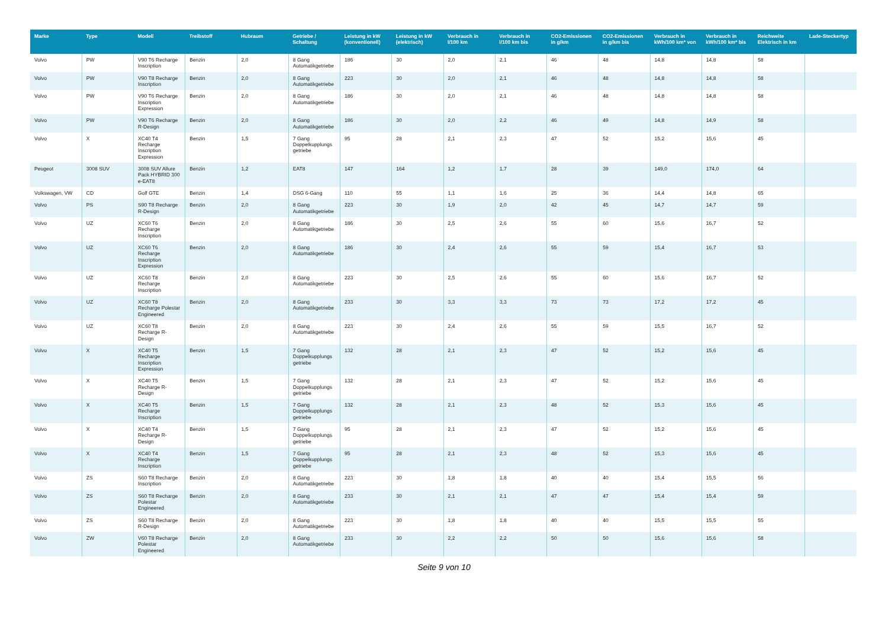| Marke | Type | Modell | Treibstoff | Hubraum | Getriebe / Schaltung | Leistung in kW (konventionell) | Leistung in kW (elektrisch) | Verbrauch in l/100 km | Verbrauch in l/100 km bis | CO2-Emissionen in g/km | CO2-Emissionen in g/km bis | Verbrauch in kWh/100 km* von | Verbrauch in kWh/100 km* bis | Reichweite Elektrisch in km | Lade-Steckertyp |
| --- | --- | --- | --- | --- | --- | --- | --- | --- | --- | --- | --- | --- | --- | --- | --- |
| Volvo | PW | V90 T6 Recharge Inscription | Benzin | 2,0 | 8 Gang Automatikgetriebe | 186 | 30 | 2,0 | 2,1 | 46 | 48 | 14,8 | 14,8 | 58 | |
| Volvo | PW | V90 T8 Recharge Inscription | Benzin | 2,0 | 8 Gang Automatikgetriebe | 223 | 30 | 2,0 | 2,1 | 46 | 48 | 14,8 | 14,8 | 58 | |
| Volvo | PW | V90 T6 Recharge Inscription Expression | Benzin | 2,0 | 8 Gang Automatikgetriebe | 186 | 30 | 2,0 | 2,1 | 46 | 48 | 14,8 | 14,8 | 58 | |
| Volvo | PW | V90 T6 Recharge R-Design | Benzin | 2,0 | 8 Gang Automatikgetriebe | 186 | 30 | 2,0 | 2,2 | 46 | 49 | 14,8 | 14,9 | 58 | |
| Volvo | X | XC40 T4 Recharge Inscription Expression | Benzin | 1,5 | 7 Gang Doppelkupplungs getriebe | 95 | 28 | 2,1 | 2,3 | 47 | 52 | 15,2 | 15,6 | 45 | |
| Peugeot | 3008 SUV | 3008 SUV Allure Pack HYBRID 300 e-EAT8 | Benzin | 1,2 | EAT8 | 147 | 164 | 1,2 | 1,7 | 28 | 39 | 149,0 | 174,0 | 64 | |
| Volkswagen, VW | CD | Golf GTE | Benzin | 1,4 | DSG 6-Gang | 110 | 55 | 1,1 | 1,6 | 25 | 36 | 14,4 | 14,8 | 65 | |
| Volvo | PS | S90 T8 Recharge R-Design | Benzin | 2,0 | 8 Gang Automatikgetriebe | 223 | 30 | 1,9 | 2,0 | 42 | 45 | 14,7 | 14,7 | 59 | |
| Volvo | UZ | XC60 T6 Recharge Inscription | Benzin | 2,0 | 8 Gang Automatikgetriebe | 186 | 30 | 2,5 | 2,6 | 55 | 60 | 15,6 | 16,7 | 52 | |
| Volvo | UZ | XC60 T6 Recharge Inscription Expression | Benzin | 2,0 | 8 Gang Automatikgetriebe | 186 | 30 | 2,4 | 2,6 | 55 | 59 | 15,4 | 16,7 | 53 | |
| Volvo | UZ | XC60 T8 Recharge Inscription | Benzin | 2,0 | 8 Gang Automatikgetriebe | 223 | 30 | 2,5 | 2,6 | 55 | 60 | 15,6 | 16,7 | 52 | |
| Volvo | UZ | XC60 T8 Recharge Polestar Engineered | Benzin | 2,0 | 8 Gang Automatikgetriebe | 233 | 30 | 3,3 | 3,3 | 73 | 73 | 17,2 | 17,2 | 45 | |
| Volvo | UZ | XC60 T8 Recharge R-Design | Benzin | 2,0 | 8 Gang Automatikgetriebe | 223 | 30 | 2,4 | 2,6 | 55 | 59 | 15,5 | 16,7 | 52 | |
| Volvo | X | XC40 T5 Recharge Inscription Expression | Benzin | 1,5 | 7 Gang Doppelkupplungs getriebe | 132 | 28 | 2,1 | 2,3 | 47 | 52 | 15,2 | 15,6 | 45 | |
| Volvo | X | XC40 T5 Recharge R-Design | Benzin | 1,5 | 7 Gang Doppelkupplungs getriebe | 132 | 28 | 2,1 | 2,3 | 47 | 52 | 15,2 | 15,6 | 45 | |
| Volvo | X | XC40 T5 Recharge Inscription | Benzin | 1,5 | 7 Gang Doppelkupplungs getriebe | 132 | 28 | 2,1 | 2,3 | 48 | 52 | 15,3 | 15,6 | 45 | |
| Volvo | X | XC40 T4 Recharge R-Design | Benzin | 1,5 | 7 Gang Doppelkupplungs getriebe | 95 | 28 | 2,1 | 2,3 | 47 | 52 | 15,2 | 15,6 | 45 | |
| Volvo | X | XC40 T4 Recharge Inscription | Benzin | 1,5 | 7 Gang Doppelkupplungs getriebe | 95 | 28 | 2,1 | 2,3 | 48 | 52 | 15,3 | 15,6 | 45 | |
| Volvo | ZS | S60 T8 Recharge Inscription | Benzin | 2,0 | 8 Gang Automatikgetriebe | 223 | 30 | 1,8 | 1,8 | 40 | 40 | 15,4 | 15,5 | 56 | |
| Volvo | ZS | S60 T8 Recharge Polestar Engineered | Benzin | 2,0 | 8 Gang Automatikgetriebe | 233 | 30 | 2,1 | 2,1 | 47 | 47 | 15,4 | 15,4 | 59 | |
| Volvo | ZS | S60 T8 Recharge R-Design | Benzin | 2,0 | 8 Gang Automatikgetriebe | 223 | 30 | 1,8 | 1,8 | 40 | 40 | 15,5 | 15,5 | 55 | |
| Volvo | ZW | V60 T8 Recharge Polestar Engineered | Benzin | 2,0 | 8 Gang Automatikgetriebe | 233 | 30 | 2,2 | 2,2 | 50 | 50 | 15,6 | 15,6 | 58 | |
Seite 9 von 10